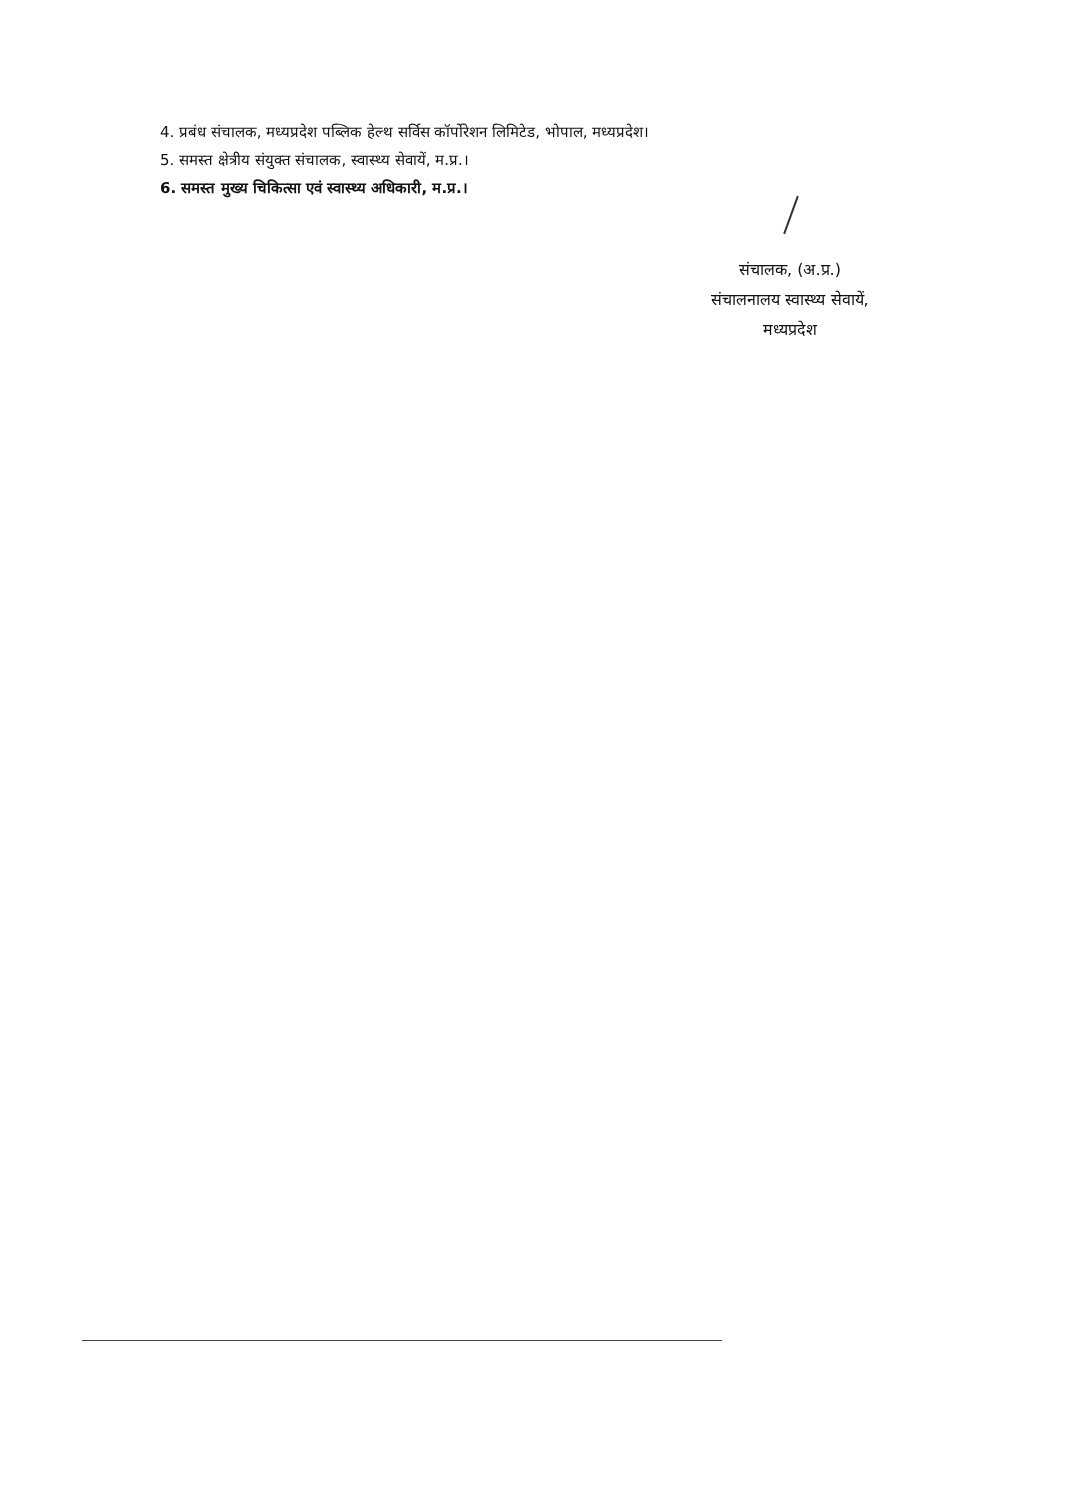4. प्रबंध संचालक, मध्यप्रदेश पब्लिक हेल्थ सर्विस कॉर्पोरेशन लिमिटेड, भोपाल, मध्यप्रदेश।
5. समस्त क्षेत्रीय संयुक्त संचालक, स्वास्थ्य सेवायें, म.प्र.।
6. समस्त मुख्य चिकित्सा एवं स्वास्थ्य अधिकारी, म.प्र.।
संचालक, (अ.प्र.)
संचालनालय स्वास्थ्य सेवायें,
मध्यप्रदेश